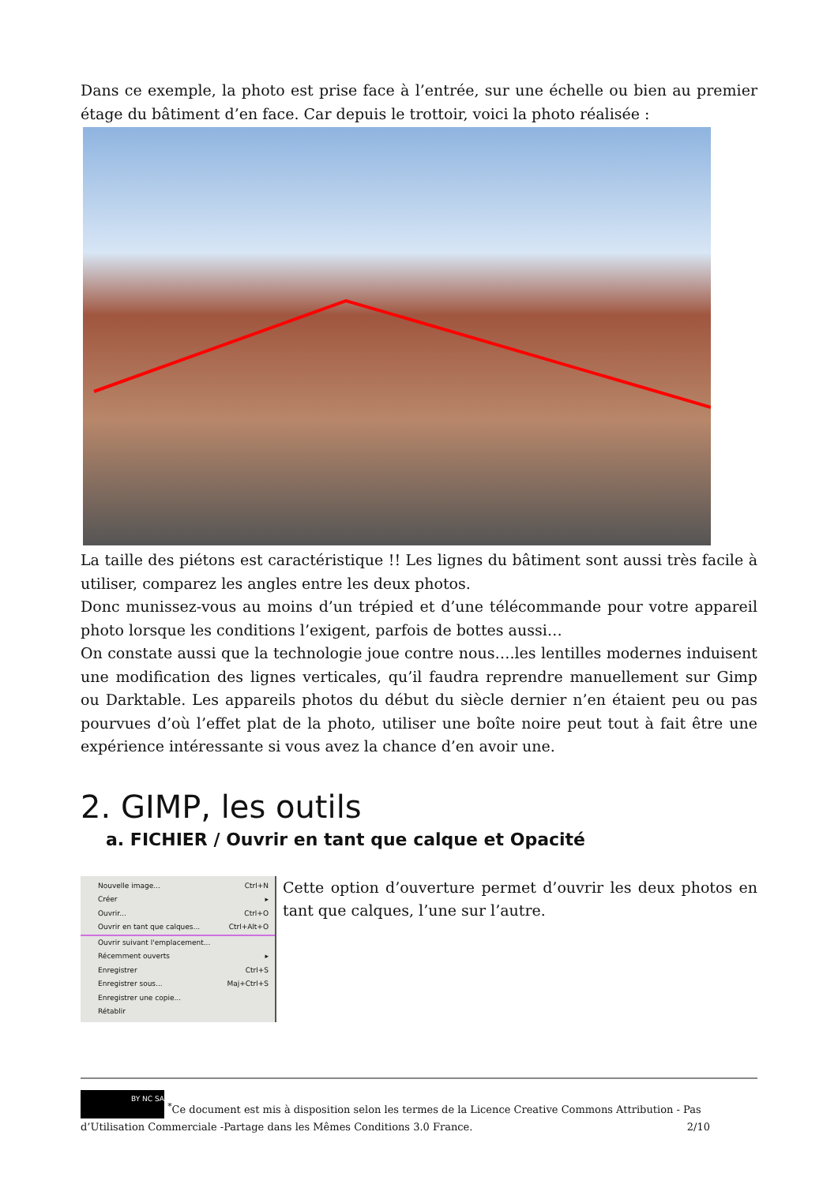Dans ce exemple, la photo est prise face à l’entrée, sur une échelle ou bien au premier étage du bâtiment d’en face. Car depuis le trottoir, voici la photo réalisée :
La taille des piétons est caractéristique !! Les lignes du bâtiment sont aussi très facile à utiliser, comparez les angles entre les deux photos.
Donc munissez-vous au moins d’un trépied et d’une télécommande pour votre appareil photo lorsque les conditions l’exigent, parfois de bottes aussi…
On constate aussi que la technologie joue contre nous….les lentilles modernes induisent une modification des lignes verticales, qu’il faudra reprendre manuellement sur Gimp ou Darktable. Les appareils photos du début du siècle dernier n’en étaient peu ou pas pourvues d’où l’effet plat de la photo, utiliser une boîte noire peut tout à fait être une expérience intéressante si vous avez la chance d’en avoir une.
2. GIMP, les outils
a. FICHIER / Ouvrir en tant que calque et Opacité
Nouvelle image... Ctrl+N
Créer ▸
Ouvrir... Ctrl+O
Ouvrir en tant que calques... Ctrl+Alt+O
Ouvrir suivant l'emplacement...
Récemment ouverts ▸
Enregistrer Ctrl+S
Enregistrer sous... Maj+Ctrl+S
Enregistrer une copie...
Rétablir
Cette option d’ouverture permet d’ouvrir les deux photos en tant que calques, l’une sur l’autre.
BY NC SA <sup>*</sup>Ce document est mis à disposition selon les termes de la Licence Creative Commons Attribution - Pas d’Utilisation Commerciale -Partage dans les Mêmes Conditions 3.0 France. 2/10